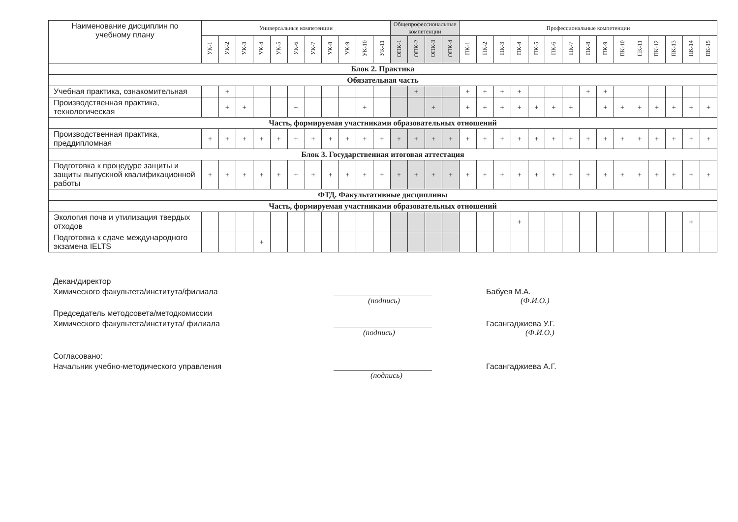| Наименование дисциплин по учебному плану | Универсальные компетенции | | | | | | | | | | | Общепрофессиональные компетенции | | | | Профессиональные компетенции | | | | | | | | | | | | | | |
| --- | --- | --- | --- | --- | --- | --- | --- | --- | --- | --- | --- | --- | --- | --- | --- | --- | --- | --- | --- | --- | --- | --- | --- | --- | --- | --- | --- | --- | --- | --- |
| | УК-1 | УК-2 | УК-3 | УК-4 | УК-5 | УК-6 | УК-7 | УК-8 | УК-9 | УК-10 | УК-11 | ОПК-1 | ОПК-2 | ОПК-3 | ОПК-4 | ПК-1 | ПК-2 | ПК-3 | ПК-4 | ПК-5 | ПК-6 | ПК-7 | ПК-8 | ПК-9 | ПК-10 | ПК-11 | ПК-12 | ПК-13 | ПК-14 | ПК-15 |
| Блок 2. Практика | | | | | | | | | | | | | | | | | | | | | | | | | | | | | | |
| Обязательная часть | | | | | | | | | | | | | | | | | | | | | | | | | | | | | | |
| Учебная практика, ознакомительная | | + | | | | | | | | | | | + | | | + | + | + | + | | | | + | + | | | | | | |
| Производственная практика, технологическая | | + | + | | | + | | | | + | | | | + | | + | + | + | + | + | + | + | | + | + | + | + | + | + | + |
| Часть, формируемая участниками образовательных отношений | | | | | | | | | | | | | | | | | | | | | | | | | | | | | | |
| Производственная практика, преддипломная | + | + | + | + | + | + | + | + | + | + | + | + | + | + | + | + | + | + | + | + | + | + | + | + | + | + | + | + | + | + |
| Блок 3. Государственная итоговая аттестация | | | | | | | | | | | | | | | | | | | | | | | | | | | | | | |
| Подготовка к процедуре защиты и защиты выпускной квалификационной работы | + | + | + | + | + | + | + | + | + | + | + | + | + | + | + | + | + | + | + | + | + | + | + | + | + | + | + | + | + | + |
| ФТД. Факультативные дисциплины | | | | | | | | | | | | | | | | | | | | | | | | | | | | | | |
| Часть, формируемая участниками образовательных отношений | | | | | | | | | | | | | | | | | | | | | | | | | | | | | | |
| Экология почв и утилизация твердых отходов | | | | | | | | | | | | | | | | | | | + | | | | | | | | | | + | |
| Подготовка к сдаче международного экзамена IELTS | | | | + | | | | | | | | | | | | | | | | | | | | | | | | | | |
Декан/директор
Химического факультета/института/филиала
Бабуев М.А.
(подпись)
(Ф.И.О.)
Председатель методсовета/методкомиссии
Химического факультета/института/ филиала
Гасангаджиева У.Г.
(подпись)
(Ф.И.О.)
Согласовано:
Начальник учебно-методического управления
Гасангаджиева А.Г.
(подпись)